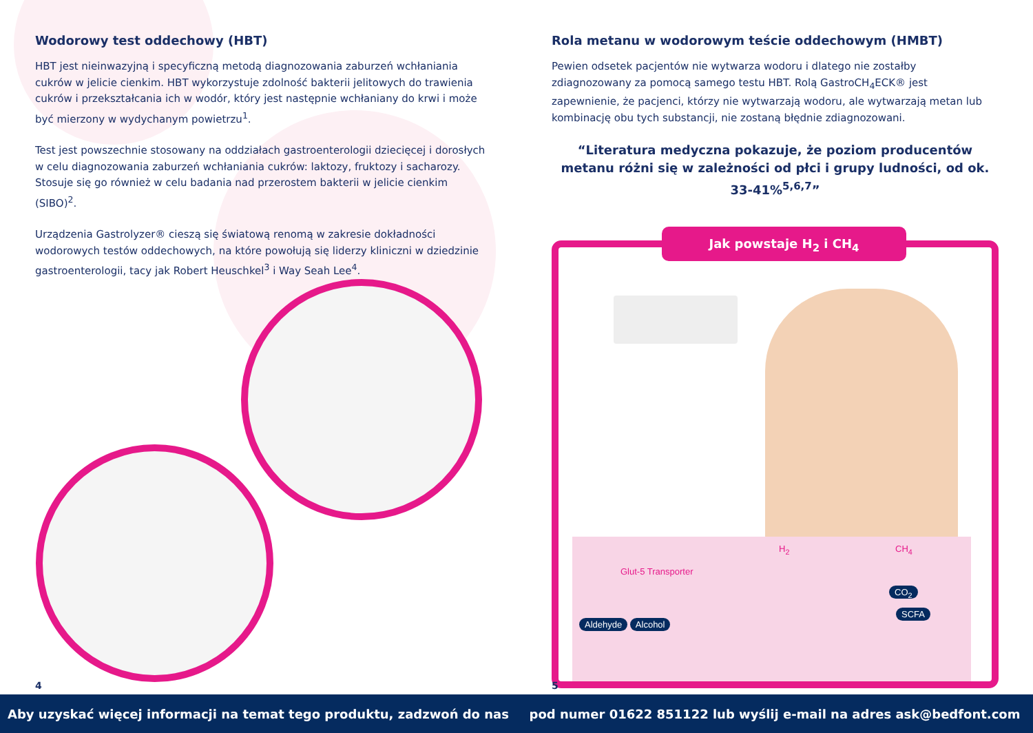Wodorowy test oddechowy (HBT)
HBT jest nieinwazyjną i specyficzną metodą diagnozowania zaburzeń wchłaniania cukrów w jelicie cienkim. HBT wykorzystuje zdolność bakterii jelitowych do trawienia cukrów i przekształcania ich w wodór, który jest następnie wchłaniany do krwi i może być mierzony w wydychanym powietrzu<sup>1</sup>.
Test jest powszechnie stosowany na oddziałach gastroenterologii dziecięcej i dorosłych w celu diagnozowania zaburzeń wchłaniania cukrów: laktozy, fruktozy i sacharozy. Stosuje się go również w celu badania nad przerostem bakterii w jelicie cienkim (SIBO)<sup>2</sup>.
Urządzenia Gastrolyzer® cieszą się światową renomą w zakresie dokładności wodorowych testów oddechowych, na które powołują się liderzy kliniczni w dziedzinie gastroenterologii, tacy jak Robert Heuschkel<sup>3</sup> i Way Seah Lee<sup>4</sup>.
4
Rola metanu w wodorowym teście oddechowym (HMBT)
Pewien odsetek pacjentów nie wytwarza wodoru i dlatego nie zostałby zdiagnozowany za pomocą samego testu HBT. Rolą GastroCH<sub>4</sub>ECK® jest zapewnienie, że pacjenci, którzy nie wytwarzają wodoru, ale wytwarzają metan lub kombinację obu tych substancji, nie zostaną błędnie zdiagnozowani.
“Literatura medyczna pokazuje, że poziom producentów metanu różni się w zależności od płci i grupy ludności, od ok. 33-41%<sup>5,6,7</sup>”
Jak powstaje H<sub>2</sub> i CH<sub>4</sub>
H<sub>2</sub> CH<sub>4</sub>
Glut-5 Transporter
CO<sub>2</sub>
SCFA Aldehyde Alcohol
5
Aby uzyskać więcej informacji na temat tego produktu, zadzwoń do nas pod numer 01622 851122 lub wyślij e-mail na adres ask@bedfont.com